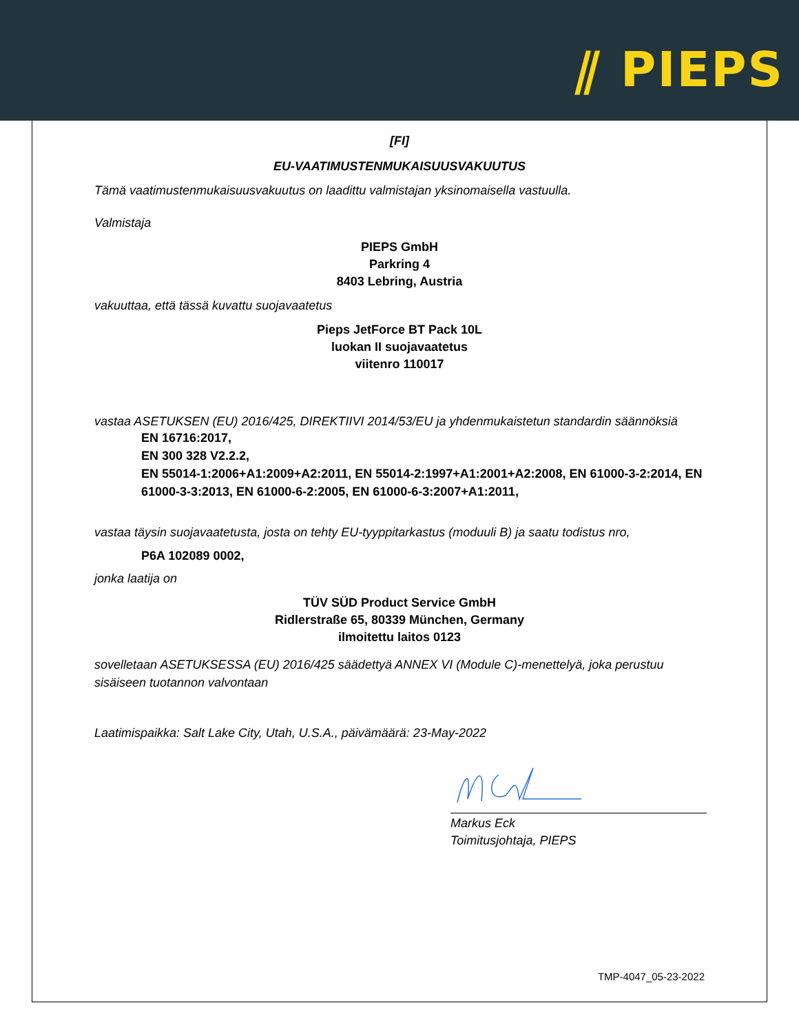⫽ PIEPS
[FI]
EU-VAATIMUSTENMUKAISUUSVAKUUTUS
Tämä vaatimustenmukaisuusvakuutus on laadittu valmistajan yksinomaisella vastuulla.
Valmistaja
PIEPS GmbH
Parkring 4
8403 Lebring, Austria
vakuuttaa, että tässä kuvattu suojavaatetus
Pieps JetForce BT Pack 10L
luokan II suojavaatetus
viitenro 110017
vastaa ASETUKSEN (EU) 2016/425, DIREKTIIVI 2014/53/EU ja yhdenmukaistetun standardin säännöksiä
EN 16716:2017,
EN 300 328 V2.2.2,
EN 55014-1:2006+A1:2009+A2:2011, EN 55014-2:1997+A1:2001+A2:2008, EN 61000-3-2:2014, EN 61000-3-3:2013, EN 61000-6-2:2005, EN 61000-6-3:2007+A1:2011,
vastaa täysin suojavaatetusta, josta on tehty EU-tyyppitarkastus (moduuli B) ja saatu todistus nro,
P6A 102089 0002,
jonka laatija on
TÜV SÜD Product Service GmbH
Ridlerstraße 65, 80339 München, Germany
ilmoitettu laitos 0123
sovelletaan ASETUKSESSA (EU) 2016/425 säädettyä ANNEX VI (Module C)-menettelyä, joka perustuu sisäiseen tuotannon valvontaan
Laatimispaikka: Salt Lake City, Utah, U.S.A., päivämäärä: 23-May-2022
Markus Eck
Toimitusjohtaja, PIEPS
TMP-4047_05-23-2022